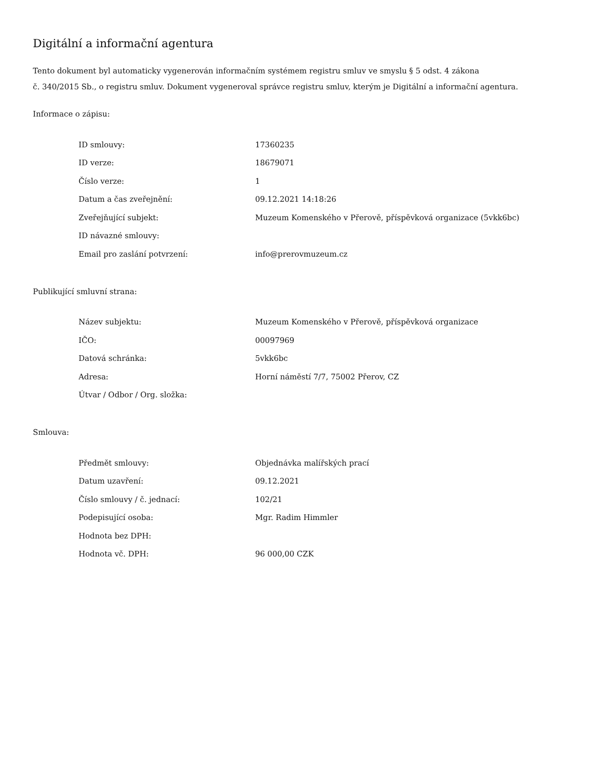Digitální a informační agentura
Tento dokument byl automaticky vygenerován informačním systémem registru smluv ve smyslu § 5 odst. 4 zákona
č. 340/2015 Sb., o registru smluv. Dokument vygeneroval správce registru smluv, kterým je Digitální a informační agentura.
Informace o zápisu:
| ID smlouvy: | 17360235 |
| ID verze: | 18679071 |
| Číslo verze: | 1 |
| Datum a čas zveřejnění: | 09.12.2021 14:18:26 |
| Zveřejňující subjekt: | Muzeum Komenského v Přerově, příspěvková organizace (5vkk6bc) |
| ID návazné smlouvy: | |
| Email pro zaslání potvrzení: | info@prerovmuzeum.cz |
Publikující smluvní strana:
| Název subjektu: | Muzeum Komenského v Přerově, příspěvková organizace |
| IČO: | 00097969 |
| Datová schránka: | 5vkk6bc |
| Adresa: | Horní náměstí 7/7, 75002 Přerov, CZ |
| Útvar / Odbor / Org. složka: | |
Smlouva:
| Předmět smlouvy: | Objednávka malířských prací |
| Datum uzavření: | 09.12.2021 |
| Číslo smlouvy / č. jednací: | 102/21 |
| Podepisující osoba: | Mgr. Radim Himmler |
| Hodnota bez DPH: | |
| Hodnota vč. DPH: | 96 000,00 CZK |